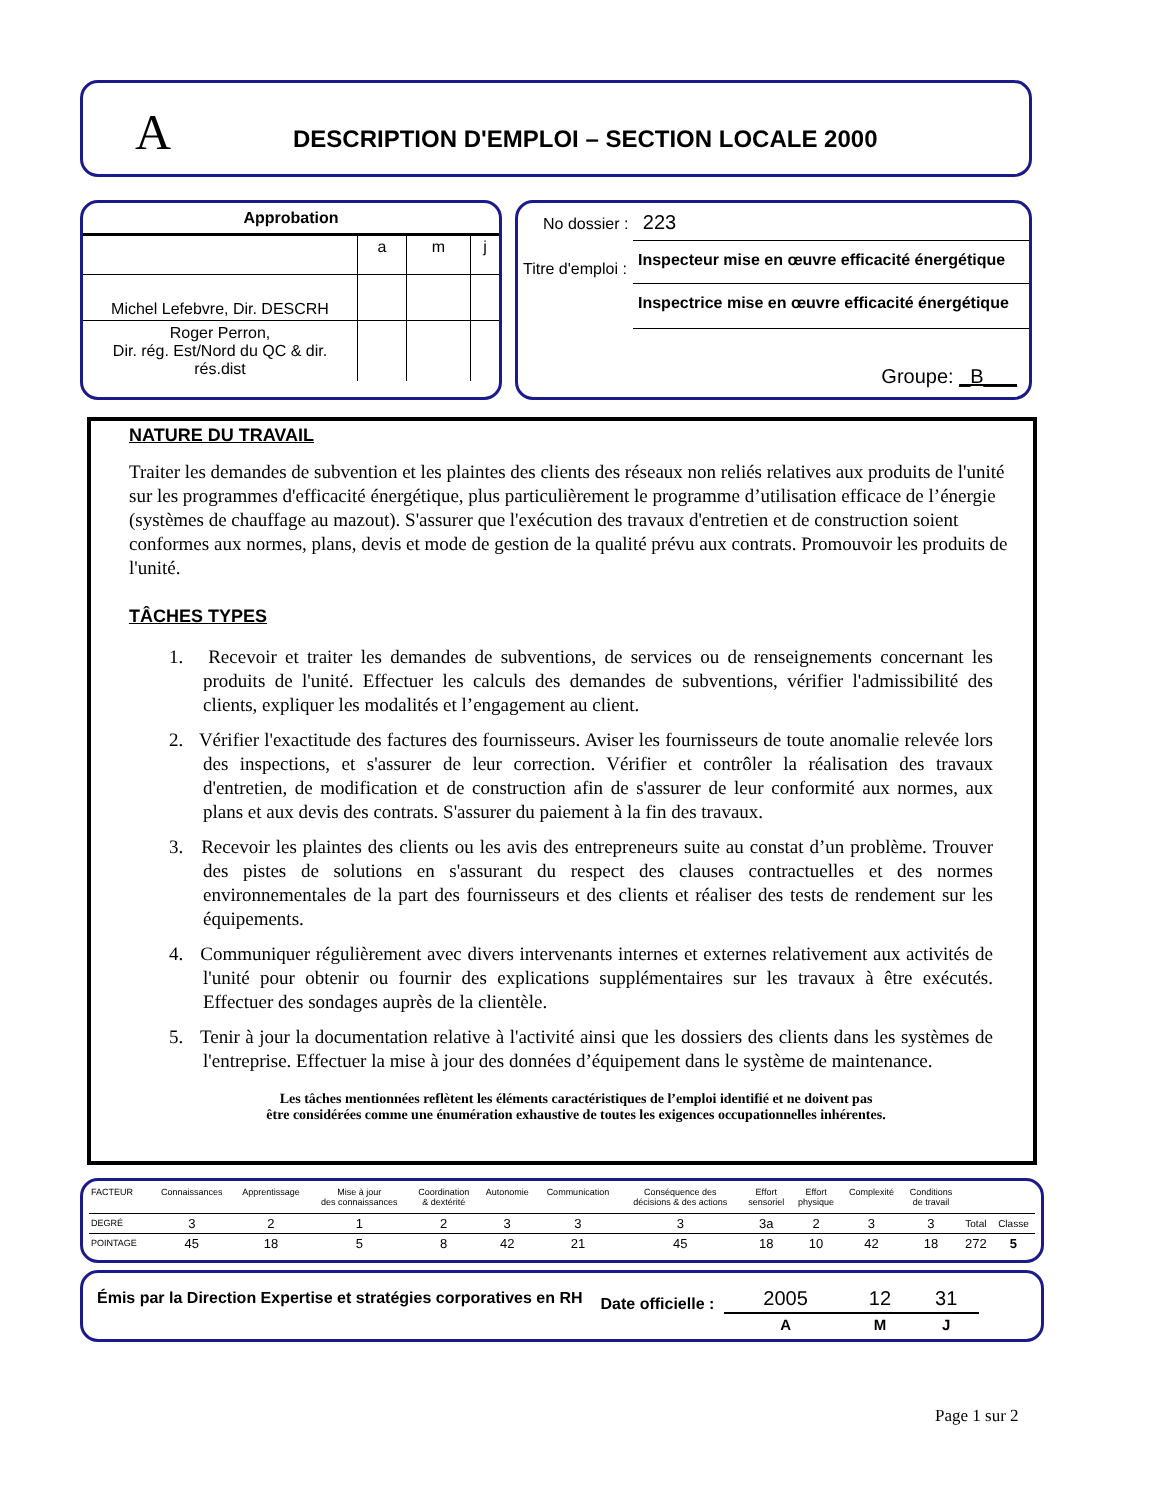A
DESCRIPTION D'EMPLOI – SECTION LOCALE 2000
| Approbation | | | |
| --- | --- | --- | --- |
| | a | m | j |
| Michel Lefebvre, Dir. DESCRH | | | |
| Roger Perron, Dir. rég. Est/Nord du QC & dir. rés.dist | | | |
No dossier : 223
Titre d'emploi :
Inspecteur mise en œuvre efficacité énergétique
Inspectrice mise en œuvre efficacité énergétique
Groupe: _B___
NATURE DU TRAVAIL
Traiter les demandes de subvention et les plaintes des clients des réseaux non reliés relatives aux produits de l'unité sur les programmes d'efficacité énergétique, plus particulièrement le programme d’utilisation efficace de l’énergie (systèmes de chauffage au mazout). S'assurer que l'exécution des travaux d'entretien et de construction soient conformes aux normes, plans, devis et mode de gestion de la qualité prévu aux contrats. Promouvoir les produits de l'unité.
TÂCHES TYPES
1. Recevoir et traiter les demandes de subventions, de services ou de renseignements concernant les produits de l'unité. Effectuer les calculs des demandes de subventions, vérifier l'admissibilité des clients, expliquer les modalités et l’engagement au client.
2. Vérifier l'exactitude des factures des fournisseurs. Aviser les fournisseurs de toute anomalie relevée lors des inspections, et s'assurer de leur correction. Vérifier et contrôler la réalisation des travaux d'entretien, de modification et de construction afin de s'assurer de leur conformité aux normes, aux plans et aux devis des contrats. S'assurer du paiement à la fin des travaux.
3. Recevoir les plaintes des clients ou les avis des entrepreneurs suite au constat d’un problème. Trouver des pistes de solutions en s'assurant du respect des clauses contractuelles et des normes environnementales de la part des fournisseurs et des clients et réaliser des tests de rendement sur les équipements.
4. Communiquer régulièrement avec divers intervenants internes et externes relativement aux activités de l'unité pour obtenir ou fournir des explications supplémentaires sur les travaux à être exécutés. Effectuer des sondages auprès de la clientèle.
5. Tenir à jour la documentation relative à l'activité ainsi que les dossiers des clients dans les systèmes de l'entreprise. Effectuer la mise à jour des données d’équipement dans le système de maintenance.
Les tâches mentionnées reflètent les éléments caractéristiques de l’emploi identifié et ne doivent pas
être considérées comme une énumération exhaustive de toutes les exigences occupationnelles inhérentes.
| FACTEUR | Connaissances | Apprentissage | Mise à jour des connaissances | Coordination & dextérité | Autonomie | Communication | Conséquence des décisions & des actions | Effort sensoriel | Effort physique | Complexité | Conditions de travail | | |
| DEGRÉ | 3 | 2 | 1 | 2 | 3 | 3 | 3 | 3a | 2 | 3 | 3 | Total | Classe |
| POINTAGE | 45 | 18 | 5 | 8 | 42 | 21 | 45 | 18 | 10 | 42 | 18 | 272 | 5 |
Émis par la Direction Expertise et stratégies corporatives en RH
Date officielle :
| 2005 | 12 | 31 |
| A | M | J |
Page 1 sur 2